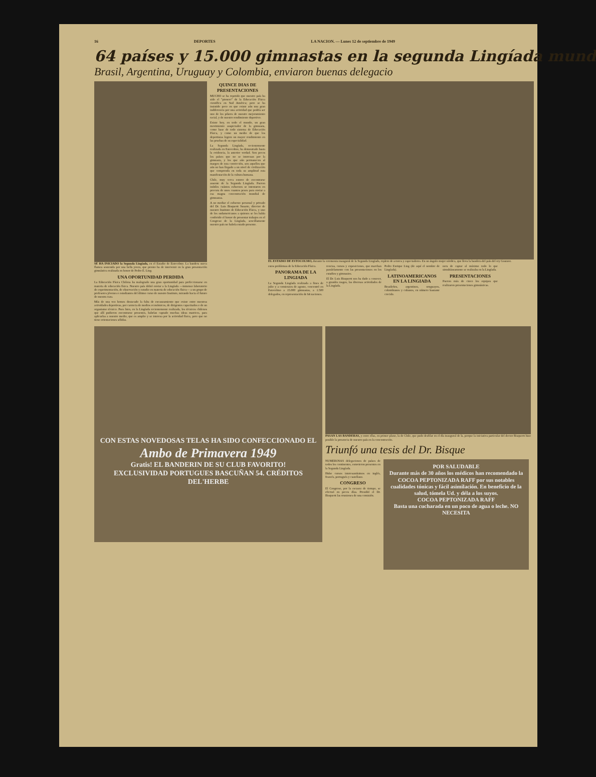16 DEPORTES LA NACION. — Lunes 12 de septiembre de 1949
64 países y 15.000 gimnastas en la segunda Lingíada mund
Brasil, Argentina, Uruguay y Colombia, enviaron buenas delegacio
SE HA INICIADO la Segunda Lingíada, en el Estadio de Estocolmo. La bandera sueca flamea sostenida por una bella joven, que pronto ha de intervenir en la gran presentación gimnástica realizada en honor de Pedro E. Ling.
UNA OPORTUNIDAD PERDIDA
La Educación Física Chilena ha malogrado una gran oportunidad para perfeccionarse en materia de educación física. Nuestro país debió enviar a la Lingíada —inmenso laboratorio de experimentación, de observación y estudio en materia de educación física— a un grupo de profesores jóvenes o estudiantes del último curso de nuestro Instituto, mirando hacia el futuro de nuestra raza.
Más de una vez hemos destacado la falta de encauzamiento que existe entre nuestras actividades deportivas, por carencia de medios económicos, de dirigentes capacitados o de un organismo técnico. Pues bien, en la Lingíada recientemente realizada, los técnicos chilenos que allí pudieron encontrarse presentes, habrían captado muchas ideas matrices, para aplicarlas a nuestro medio, que es amplio y se interesa por la actividad física, pero que no tiene orientaciones sólidas.
QUINCE DIAS DE PRESENTACIONES
MUCHO se ha repetido que nuestro país ha sido el "pioneer" de la Educación Física científica en Sud América; pero se ha insistido poco en que existe aún una gran indiferencia por una actividad que podría ser uno de los pilares de nuestro mejoramiento racial, y de nuestro rendimiento deportivo.
Existe hoy, en todo el mundo, un gran movimiento auspiciador de la gimnasia, como base de todo sistema de Educación Física, y como un medio de que los deportistas logren un mayor rendimiento en las pruebas de su especialidad.
La Segunda Lingíada, recientemente realizada en Estocolmo, ha demostrado hasta la evidencia, la anterior verdad. Son pocos los países que no se interesan por la gimnasia, y los que aún permanecen al margen de esta convicción, son aquellos que aún no han llegado a un nivel de civilización que comprenda en toda su amplitud esta manifestación de la cultura humana.
Chile, muy cerca estuvo de encontrarse ausente de la Segunda Lingíada. Fueron inútiles cuántos esfuerzos se intentaron en procura de unos cuantos pesos para enviar a esa magna concentración mundial de gimnastas.
A no mediar el esfuerzo personal y privado del Dr. Luis Bisquertt Susarte, director de nuestro Instituto de Educación Física, y uno de los sudamericanos a quienes se les había conferido el honor de presentar trabajos en el Congreso de la Lingíada, sencillamente nuestro país no habría estado presente.
EL ESTADIO DE ESTOCOLMO, durante la ceremonia inaugural de la Segunda Lingíada, repleto de actores y espectadores. En un ángulo mujer nórdica, que lleva la bandera del país del rey Gustavo.
estos problemas de la Educación Física.
PANORAMA DE LA LINGIADA
La Segunda Lingíada realizada a fines de julio y a comienzos de agosto, concentró en Estocolmo a 15.000 gimnastas, a 1.500 delegados, en representación de 64 naciones.
rencias, cursos y exposiciones, que marchan paralelamente con las presentaciones en los estadios y gimnasios.
El Dr. Luis Bisquertt nos ha dado a conocer, a grandes rasgos, las diversas actividades de la Lingíada.
Pedro Enrique Ling (de aquí el nombre de Lingíada).
LATINOAMERICANOS EN LA LINGIADA
Brasileños, argentinos, uruguayos, colombianos y cubanos, en número bastante crecido.
nera de captar al máximo todo lo que simultáneamente se realizaba en la Lingíada.
PRESENTACIONES
Fueron más de cinco los equipos que realizaron presentaciones gimnásticas.
CON ESTAS NOVEDOSAS TELAS HA SIDO CONFECCIONADO EL
Ambo de Primavera 1949
Gratis! EL BANDERIN DE SU CLUB FAVORITO!
EXCLUSIVIDAD PORTUGUES BASCUÑAN 54. CRÉDITOS
DEL'HERBE
PASAN LAS BANDERAS, y entre ellas, en primer plano, la de Chile, que pudo desfilar en el día inaugural de la, porque la iniciativa particular del doctor Bisquertt hizo posible la presencia de nuestro país en la concentración.
Triunfó una tesis del Dr. Bisque
NUMEROSAS delegaciones de países de todos los continentes, estuvieron presentes en la Segunda Lingíada.
Hubo cursos interesantísimos en inglés, francés, portugués y castellano.
CONGRESO
El Congreso, por la escasez de tiempo, se efectuó en pocos días. Presidió el Dr. Bisquertt las reuniones de una comisión.
POR SALUDABLE
Durante más de 30 años los médicos han recomendado la COCOA PEPTONIZADA RAFF por sus notables cualidades tónicas y fácil asimilación. En beneficio de la salud, tómela Ud. y déla a los suyos.
COCOA PEPTONIZADA RAFF
Basta una cucharada en un poco de agua o leche. NO NECESITA